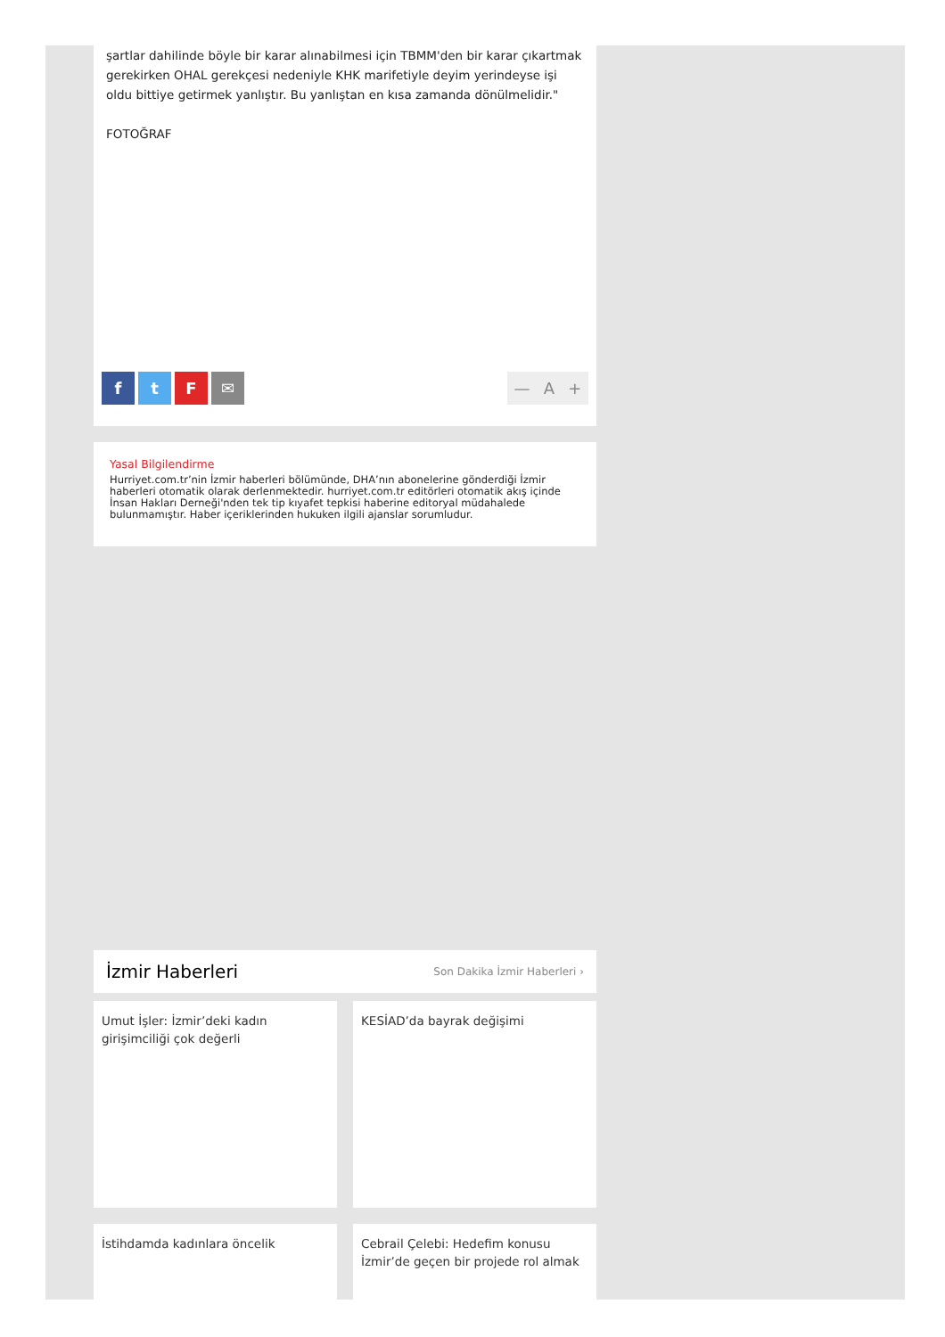şartlar dahilinde böyle bir karar alınabilmesi için TBMM'den bir karar çıkartmak gerekirken OHAL gerekçesi nedeniyle KHK marifetiyle deyim yerindeyse işi oldu bittiye getirmek yanlıştır. Bu yanlıştan en kısa zamanda dönülmelidir."
FOTOĞRAF
f t F ✉ — A +
Yasal Bilgilendirme
Hurriyet.com.tr’nin İzmir haberleri bölümünde, DHA’nın abonelerine gönderdiği İzmir haberleri otomatik olarak derlenmektedir. hurriyet.com.tr editörleri otomatik akış içinde İnsan Hakları Derneği'nden tek tip kıyafet tepkisi haberine editoryal müdahalede bulunmamıştır. Haber içeriklerinden hukuken ilgili ajanslar sorumludur.
İzmir Haberleri Son Dakika İzmir Haberleri ›
Umut İşler: İzmir’deki kadın girişimciliği çok değerli
KESİAD’da bayrak değişimi
İstihdamda kadınlara öncelik
Cebrail Çelebi: Hedefim konusu İzmir’de geçen bir projede rol almak